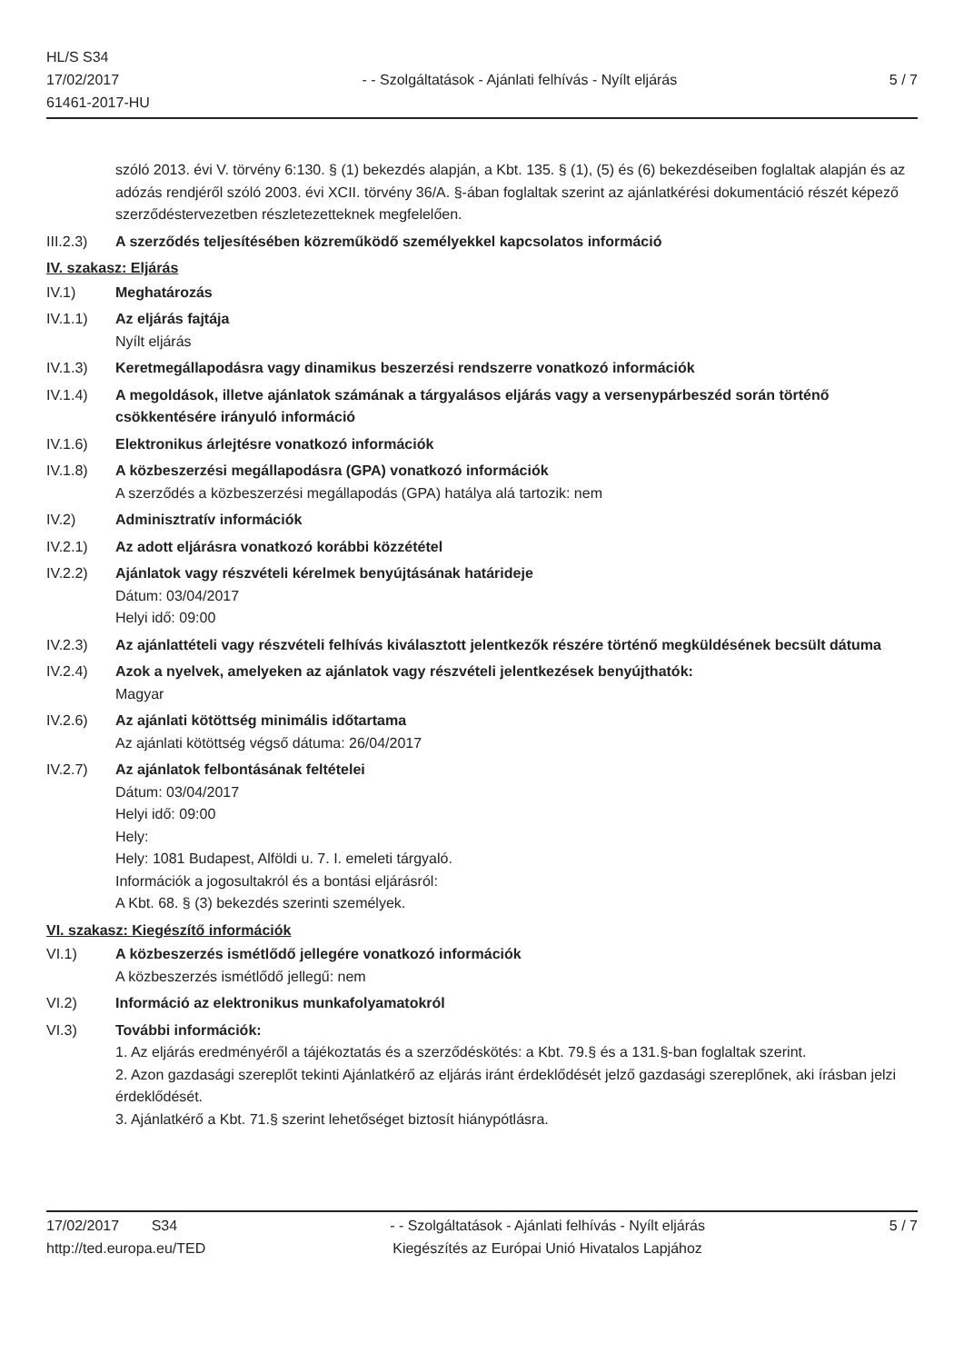HL/S S34
17/02/2017
61461-2017-HU
- - Szolgáltatások - Ajánlati felhívás - Nyílt eljárás
5 / 7
szóló 2013. évi V. törvény 6:130. § (1) bekezdés alapján, a Kbt. 135. § (1), (5) és (6) bekezdéseiben foglaltak alapján és az adózás rendjéről szóló 2003. évi XCII. törvény 36/A. §-ában foglaltak szerint az ajánlatkérési dokumentáció részét képező szerződéstervezetben részletezetteknek megfelelően.
III.2.3)
A szerződés teljesítésében közreműködő személyekkel kapcsolatos információ
IV. szakasz: Eljárás
IV.1) Meghatározás
IV.1.1) Az eljárás fajtája
Nyílt eljárás
IV.1.3) Keretmegállapodásra vagy dinamikus beszerzési rendszerre vonatkozó információk
IV.1.4) A megoldások, illetve ajánlatok számának a tárgyalásos eljárás vagy a versenypárbeszéd során történő csökkentésére irányuló információ
IV.1.6) Elektronikus árlejtésre vonatkozó információk
IV.1.8) A közbeszerzési megállapodásra (GPA) vonatkozó információk
A szerződés a közbeszerzési megállapodás (GPA) hatálya alá tartozik: nem
IV.2) Adminisztratív információk
IV.2.1) Az adott eljárásra vonatkozó korábbi közzététel
IV.2.2) Ajánlatok vagy részvételi kérelmek benyújtásának határideje
Dátum: 03/04/2017
Helyi idő: 09:00
IV.2.3) Az ajánlattételi vagy részvételi felhívás kiválasztott jelentkezők részére történő megküldésének becsült dátuma
IV.2.4) Azok a nyelvek, amelyeken az ajánlatok vagy részvételi jelentkezések benyújthatók:
Magyar
IV.2.6) Az ajánlati kötöttség minimális időtartama
Az ajánlati kötöttség végső dátuma: 26/04/2017
IV.2.7) Az ajánlatok felbontásának feltételei
Dátum: 03/04/2017
Helyi idő: 09:00
Hely:
Hely: 1081 Budapest, Alföldi u. 7. I. emeleti tárgyaló.
Információk a jogosultakról és a bontási eljárásról:
A Kbt. 68. § (3) bekezdés szerinti személyek.
VI. szakasz: Kiegészítő információk
VI.1) A közbeszerzés ismétlődő jellegére vonatkozó információk
A közbeszerzés ismétlődő jellegű: nem
VI.2) Információ az elektronikus munkafolyamatokról
VI.3) További információk:
1. Az eljárás eredményéről a tájékoztatás és a szerződéskötés: a Kbt. 79.§ és a 131.§-ban foglaltak szerint.
2. Azon gazdasági szereplőt tekinti Ajánlatkérő az eljárás iránt érdeklődését jelző gazdasági szereplőnek, aki írásban jelzi érdeklődését.
3. Ajánlatkérő a Kbt. 71.§ szerint lehetőséget biztosít hiánypótlásra.
17/02/2017 S34
http://ted.europa.eu/TED
- - Szolgáltatások - Ajánlati felhívás - Nyílt eljárás
Kiegészítés az Európai Unió Hivatalos Lapjához
5 / 7